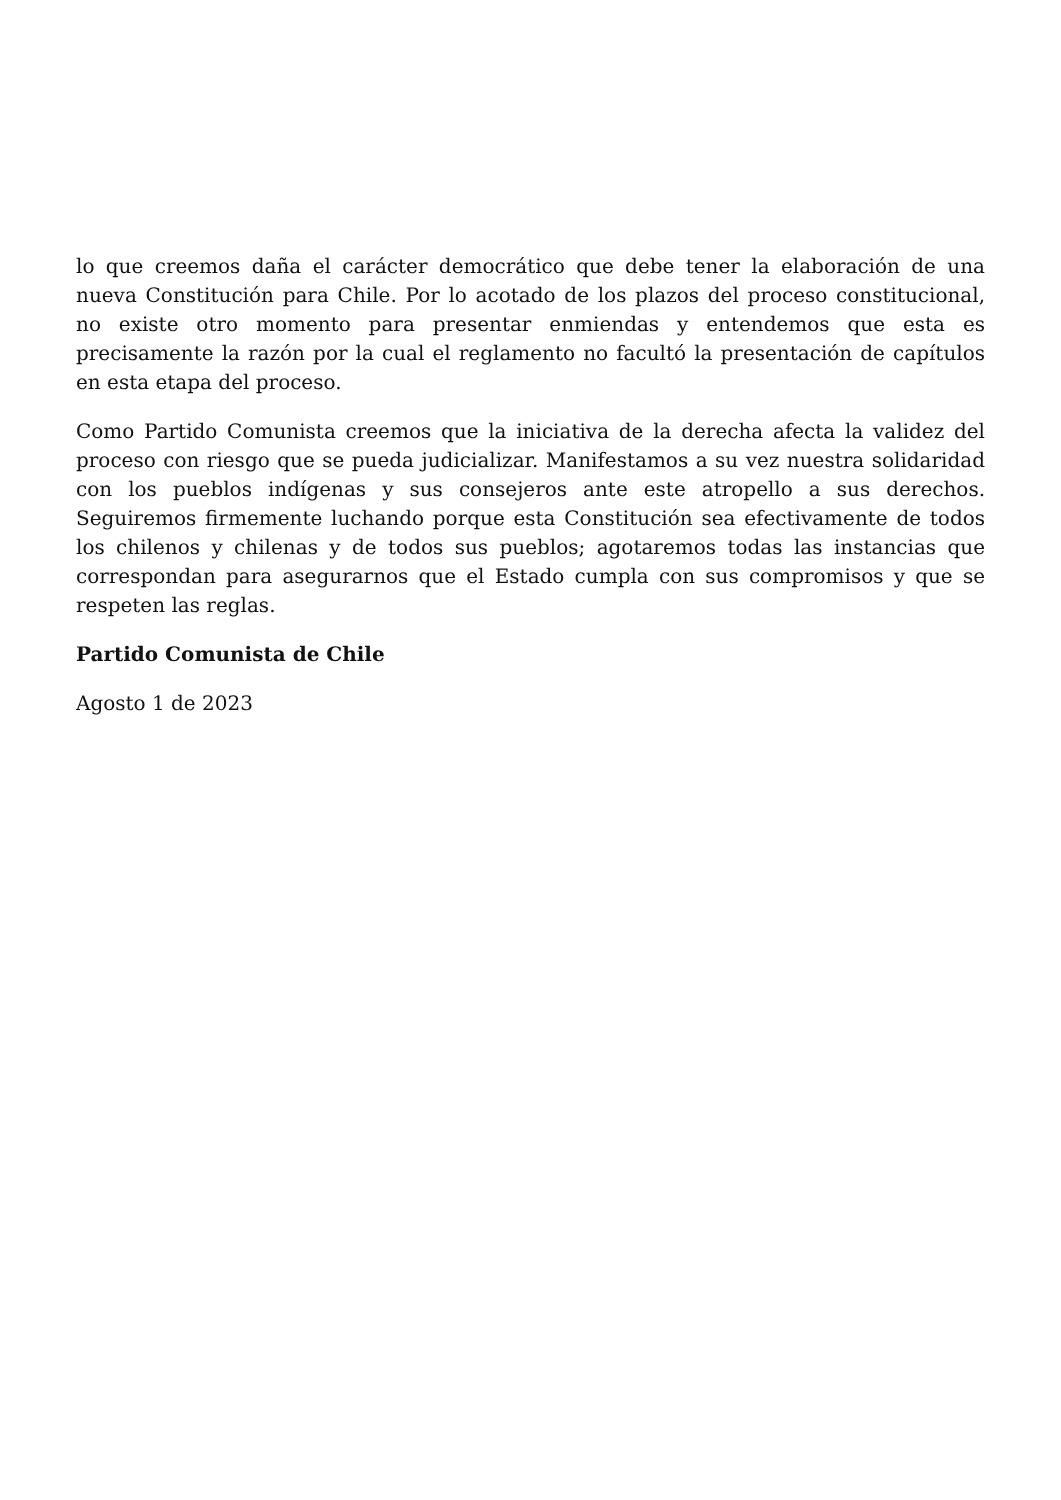lo que creemos daña el carácter democrático que debe tener la elaboración de una nueva Constitución para Chile. Por lo acotado de los plazos del proceso constitucional, no existe otro momento para presentar enmiendas y entendemos que esta es precisamente la razón por la cual el reglamento no facultó la presentación de capítulos en esta etapa del proceso.
Como Partido Comunista creemos que la iniciativa de la derecha afecta la validez del proceso con riesgo que se pueda judicializar. Manifestamos a su vez nuestra solidaridad con los pueblos indígenas y sus consejeros ante este atropello a sus derechos. Seguiremos firmemente luchando porque esta Constitución sea efectivamente de todos los chilenos y chilenas y de todos sus pueblos; agotaremos todas las instancias que correspondan para asegurarnos que el Estado cumpla con sus compromisos y que se respeten las reglas.
Partido Comunista de Chile
Agosto 1 de 2023